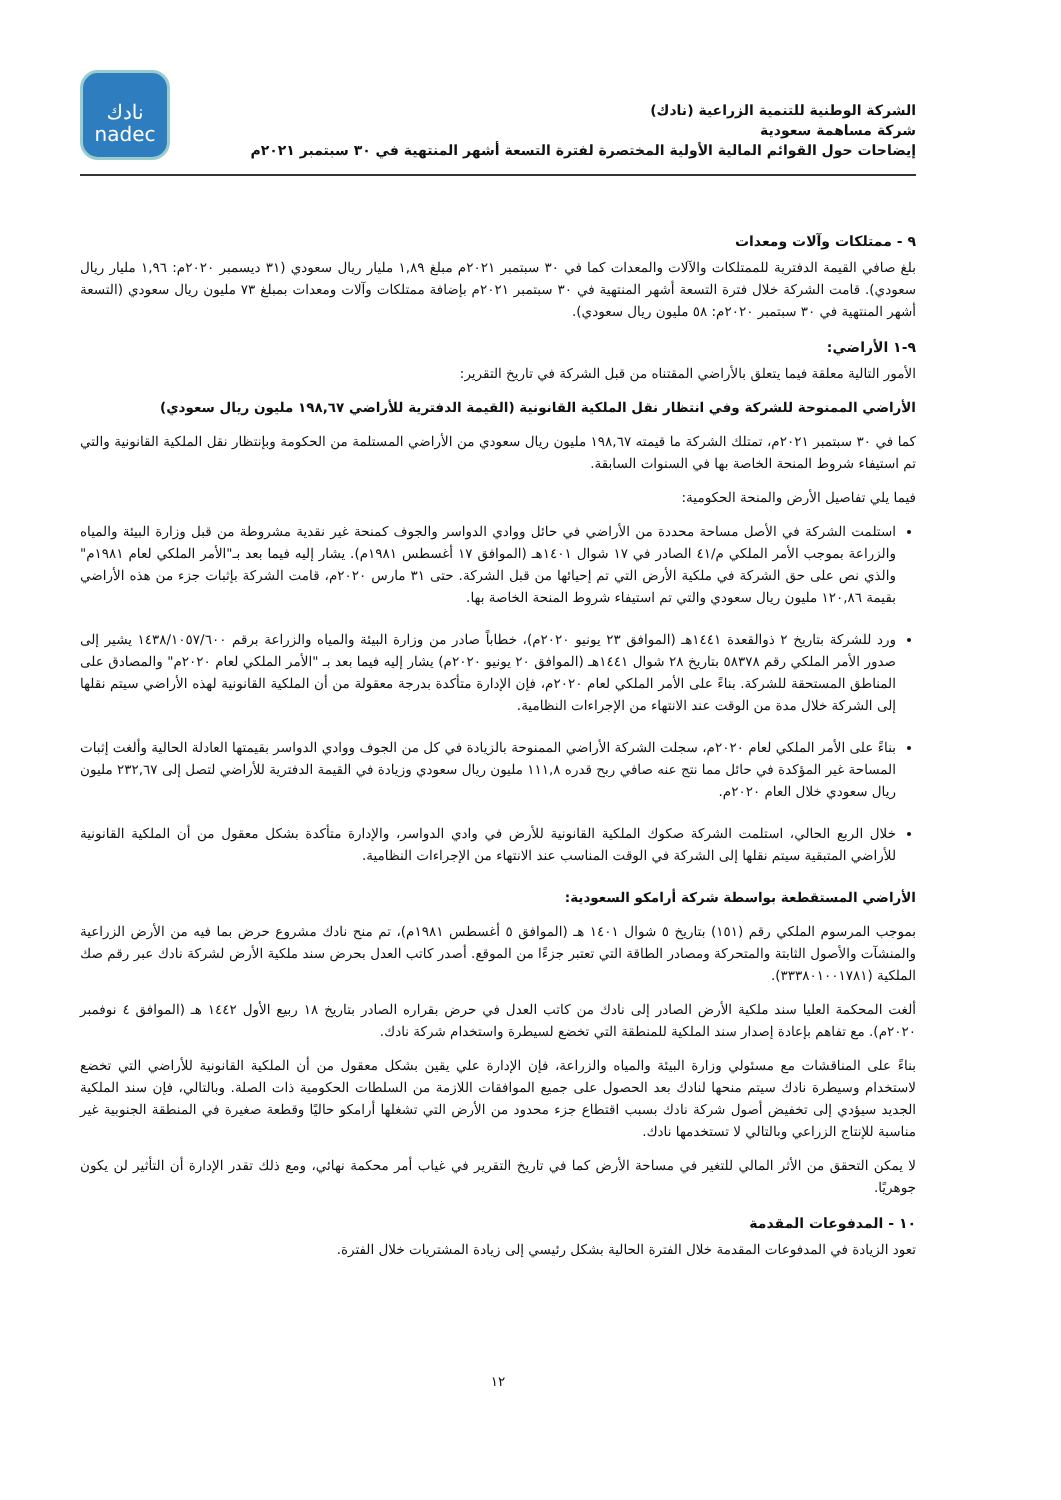الشركة الوطنية للتنمية الزراعية (نادك)
شركة مساهمة سعودية
إيضاحات حول القوائم المالية الأولية المختصرة لفترة التسعة أشهر المنتهية في ٣٠ سبتمبر ٢٠٢١م
نادك
nadec
٩ - ممتلكات وآلات ومعدات
بلغ صافي القيمة الدفترية للممتلكات والآلات والمعدات كما في ٣٠ سبتمبر ٢٠٢١م مبلغ ١,٨٩ مليار ريال سعودي (٣١ ديسمبر ٢٠٢٠م: ١,٩٦ مليار ريال سعودي). قامت الشركة خلال فترة التسعة أشهر المنتهية في ٣٠ سبتمبر ٢٠٢١م بإضافة ممتلكات وآلات ومعدات بمبلغ ٧٣ مليون ريال سعودي (التسعة أشهر المنتهية في ٣٠ سبتمبر ٢٠٢٠م: ٥٨ مليون ريال سعودي).
٩-١ الأراضي:
الأمور التالية معلقة فيما يتعلق بالأراضي المقتناه من قبل الشركة في تاريخ التقرير:
الأراضي الممنوحة للشركة وفي انتظار نقل الملكية القانونية (القيمة الدفترية للأراضي ١٩٨,٦٧ مليون ريال سعودي)
كما في ٣٠ سبتمبر ٢٠٢١م، تمتلك الشركة ما قيمته ١٩٨,٦٧ مليون ريال سعودي من الأراضي المستلمة من الحكومة وبإنتظار نقل الملكية القانونية والتي تم استيفاء شروط المنحة الخاصة بها في السنوات السابقة.
فيما يلي تفاصيل الأرض والمنحة الحكومية:
استلمت الشركة في الأصل مساحة محددة من الأراضي في حائل ووادي الدواسر والجوف كمنحة غير نقدية مشروطة من قبل وزارة البيئة والمياه والزراعة بموجب الأمر الملكي م/٤١ الصادر في ١٧ شوال ١٤٠١هـ (الموافق ١٧ أغسطس ١٩٨١م). يشار إليه فيما بعد بـ"الأمر الملكي لعام ١٩٨١م" والذي نص على حق الشركة في ملكية الأرض التي تم إحيائها من قبل الشركة. حتى ٣١ مارس ٢٠٢٠م، قامت الشركة بإثبات جزء من هذه الأراضي بقيمة ١٢٠,٨٦ مليون ريال سعودي والتي تم استيفاء شروط المنحة الخاصة بها.
ورد للشركة بتاريخ ٢ ذوالقعدة ١٤٤١هـ (الموافق ٢٣ يونيو ٢٠٢٠م)، خطاباً صادر من وزارة البيئة والمياه والزراعة برقم ١٤٣٨/١٠٥٧/٦٠٠ يشير إلى صدور الأمر الملكي رقم ٥٨٣٧٨ بتاريخ ٢٨ شوال ١٤٤١هـ (الموافق ٢٠ يونيو ٢٠٢٠م) يشار إليه فيما بعد بـ "الأمر الملكي لعام ٢٠٢٠م" والمصادق على المناطق المستحقة للشركة. بناءً على الأمر الملكي لعام ٢٠٢٠م، فإن الإدارة متأكدة بدرجة معقولة من أن الملكية القانونية لهذه الأراضي سيتم نقلها إلى الشركة خلال مدة من الوقت عند الانتهاء من الإجراءات النظامية.
بناءً على الأمر الملكي لعام ٢٠٢٠م، سجلت الشركة الأراضي الممنوحة بالزيادة في كل من الجوف ووادي الدواسر بقيمتها العادلة الحالية وألغت إثبات المساحة غير المؤكدة في حائل مما نتج عنه صافي ربح قدره ١١١,٨ مليون ريال سعودي وزيادة في القيمة الدفترية للأراضي لتصل إلى ٢٣٢,٦٧ مليون ريال سعودي خلال العام ٢٠٢٠م.
خلال الربع الحالي، استلمت الشركة صكوك الملكية القانونية للأرض في وادي الدواسر، والإدارة متأكدة بشكل معقول من أن الملكية القانونية للأراضي المتبقية سيتم نقلها إلى الشركة في الوقت المناسب عند الانتهاء من الإجراءات النظامية.
الأراضي المستقطعة بواسطة شركة أرامكو السعودية:
بموجب المرسوم الملكي رقم (١٥١) بتاريخ ٥ شوال ١٤٠١ هـ (الموافق ٥ أغسطس ١٩٨١م)، تم منح نادك مشروع حرض بما فيه من الأرض الزراعية والمنشآت والأصول الثابتة والمتحركة ومصادر الطاقة التي تعتبر جزءًا من الموقع. أصدر كاتب العدل بحرض سند ملكية الأرض لشركة نادك عبر رقم صك الملكية (٣٣٣٨٠١٠٠١٧٨١).
ألغت المحكمة العليا سند ملكية الأرض الصادر إلى نادك من كاتب العدل في حرض بقراره الصادر بتاريخ ١٨ ربيع الأول ١٤٤٢ هـ (الموافق ٤ نوفمبر ٢٠٢٠م). مع تفاهم بإعادة إصدار سند الملكية للمنطقة التي تخضع لسيطرة واستخدام شركة نادك.
بناءً على المناقشات مع مسئولي وزارة البيئة والمياه والزراعة، فإن الإدارة علي يقين بشكل معقول من أن الملكية القانونية للأراضي التي تخضع لاستخدام وسيطرة نادك سيتم منحها لنادك بعد الحصول على جميع الموافقات اللازمة من السلطات الحكومية ذات الصلة. وبالتالي، فإن سند الملكية الجديد سيؤدي إلى تخفيض أصول شركة نادك بسبب اقتطاع جزء محدود من الأرض التي تشغلها أرامكو حاليًا وقطعة صغيرة في المنطقة الجنوبية غير مناسبة للإنتاج الزراعي وبالتالي لا تستخدمها نادك.
لا يمكن التحقق من الأثر المالي للتغير في مساحة الأرض كما في تاريخ التقرير في غياب أمر محكمة نهائي، ومع ذلك تقدر الإدارة أن التأثير لن يكون جوهريًا.
١٠ - المدفوعات المقدمة
تعود الزيادة في المدفوعات المقدمة خلال الفترة الحالية بشكل رئيسي إلى زيادة المشتريات خلال الفترة.
١٢